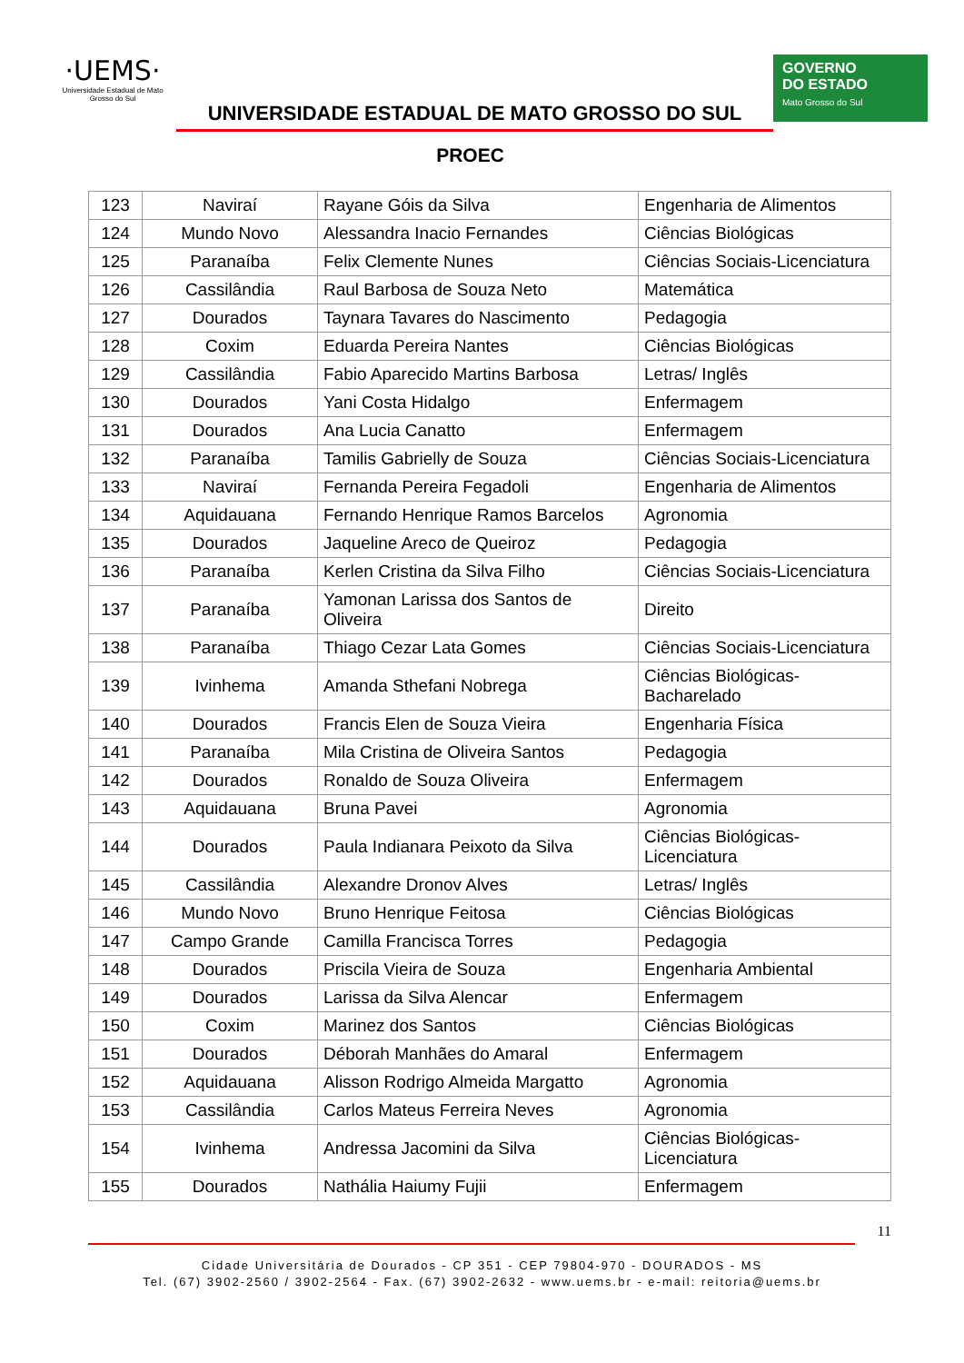·UEMS·
Universidade Estadual de Mato Grosso do Sul
UNIVERSIDADE ESTADUAL DE MATO GROSSO DO SUL
PROEC
GOVERNO
DO ESTADO
Mato Grosso do Sul
| 123 | Naviraí | Rayane Góis da Silva | Engenharia de Alimentos |
| 124 | Mundo Novo | Alessandra Inacio Fernandes | Ciências Biológicas |
| 125 | Paranaíba | Felix Clemente Nunes | Ciências Sociais-Licenciatura |
| 126 | Cassilândia | Raul Barbosa de Souza Neto | Matemática |
| 127 | Dourados | Taynara Tavares do Nascimento | Pedagogia |
| 128 | Coxim | Eduarda Pereira Nantes | Ciências Biológicas |
| 129 | Cassilândia | Fabio Aparecido Martins Barbosa | Letras/ Inglês |
| 130 | Dourados | Yani Costa Hidalgo | Enfermagem |
| 131 | Dourados | Ana Lucia Canatto | Enfermagem |
| 132 | Paranaíba | Tamilis Gabrielly de Souza | Ciências Sociais-Licenciatura |
| 133 | Naviraí | Fernanda Pereira Fegadoli | Engenharia de Alimentos |
| 134 | Aquidauana | Fernando Henrique Ramos Barcelos | Agronomia |
| 135 | Dourados | Jaqueline Areco de Queiroz | Pedagogia |
| 136 | Paranaíba | Kerlen Cristina da Silva Filho | Ciências Sociais-Licenciatura |
| 137 | Paranaíba | Yamonan Larissa dos Santos de Oliveira | Direito |
| 138 | Paranaíba | Thiago Cezar Lata Gomes | Ciências Sociais-Licenciatura |
| 139 | Ivinhema | Amanda Sthefani Nobrega | Ciências Biológicas-Bacharelado |
| 140 | Dourados | Francis Elen de Souza Vieira | Engenharia Física |
| 141 | Paranaíba | Mila Cristina de Oliveira Santos | Pedagogia |
| 142 | Dourados | Ronaldo de Souza Oliveira | Enfermagem |
| 143 | Aquidauana | Bruna Pavei | Agronomia |
| 144 | Dourados | Paula Indianara Peixoto da Silva | Ciências Biológicas-Licenciatura |
| 145 | Cassilândia | Alexandre Dronov Alves | Letras/ Inglês |
| 146 | Mundo Novo | Bruno Henrique Feitosa | Ciências Biológicas |
| 147 | Campo Grande | Camilla Francisca Torres | Pedagogia |
| 148 | Dourados | Priscila Vieira de Souza | Engenharia Ambiental |
| 149 | Dourados | Larissa da Silva Alencar | Enfermagem |
| 150 | Coxim | Marinez dos Santos | Ciências Biológicas |
| 151 | Dourados | Déborah Manhães do Amaral | Enfermagem |
| 152 | Aquidauana | Alisson Rodrigo Almeida Margatto | Agronomia |
| 153 | Cassilândia | Carlos Mateus Ferreira Neves | Agronomia |
| 154 | Ivinhema | Andressa Jacomini da Silva | Ciências Biológicas-Licenciatura |
| 155 | Dourados | Nathália Haiumy Fujii | Enfermagem |
11
Cidade Universitária de Dourados - CP 351 - CEP 79804-970 - DOURADOS - MS
Tel. (67) 3902-2560 / 3902-2564 - Fax. (67) 3902-2632 - www.uems.br - e-mail: reitoria@uems.br